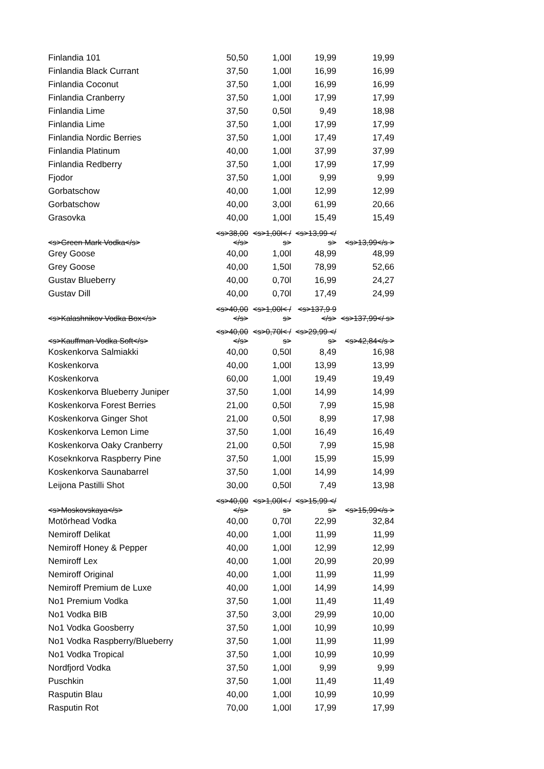| Finlandia 101 | 50,50 | 1,00l | 19,99 | 19,99 |
| Finlandia Black Currant | 37,50 | 1,00l | 16,99 | 16,99 |
| Finlandia Coconut | 37,50 | 1,00l | 16,99 | 16,99 |
| Finlandia Cranberry | 37,50 | 1,00l | 17,99 | 17,99 |
| Finlandia Lime | 37,50 | 0,50l | 9,49 | 18,98 |
| Finlandia Lime | 37,50 | 1,00l | 17,99 | 17,99 |
| Finlandia Nordic Berries | 37,50 | 1,00l | 17,49 | 17,49 |
| Finlandia Platinum | 40,00 | 1,00l | 37,99 | 37,99 |
| Finlandia Redberry | 37,50 | 1,00l | 17,99 | 17,99 |
| Fjodor | 37,50 | 1,00l | 9,99 | 9,99 |
| Gorbatschow | 40,00 | 1,00l | 12,99 | 12,99 |
| Gorbatschow | 40,00 | 3,00l | 61,99 | 20,66 |
| Grasovka | 40,00 | 1,00l | 15,49 | 15,49 |
| <s>Green Mark Vodka</s> | <s>38,00 </s> | <s>1,00l< /s> | <s>13,99 </s> | <s>13,99</s > |
| Grey Goose | 40,00 | 1,00l | 48,99 | 48,99 |
| Grey Goose | 40,00 | 1,50l | 78,99 | 52,66 |
| Gustav Blueberry | 40,00 | 0,70l | 16,99 | 24,27 |
| Gustav Dill | 40,00 | 0,70l | 17,49 | 24,99 |
| <s>Kalashnikov Vodka Box</s> | <s>40,00 </s> | <s>1,00l< /s> | <s>137,9 9</s> | <s>137,99</ s> |
| <s>Kauffman Vodka Soft</s> | <s>40,00 </s> | <s>0,70l< /s> | <s>29,99 </s> | <s>42,84</s > |
| Koskenkorva Salmiakki | 40,00 | 0,50l | 8,49 | 16,98 |
| Koskenkorva | 40,00 | 1,00l | 13,99 | 13,99 |
| Koskenkorva | 60,00 | 1,00l | 19,49 | 19,49 |
| Koskenkorva Blueberry Juniper | 37,50 | 1,00l | 14,99 | 14,99 |
| Koskenkorva Forest Berries | 21,00 | 0,50l | 7,99 | 15,98 |
| Koskenkorva Ginger Shot | 21,00 | 0,50l | 8,99 | 17,98 |
| Koskenkorva Lemon Lime | 37,50 | 1,00l | 16,49 | 16,49 |
| Koskenkorva Oaky Cranberry | 21,00 | 0,50l | 7,99 | 15,98 |
| Koseknkorva Raspberry Pine | 37,50 | 1,00l | 15,99 | 15,99 |
| Koskenkorva Saunabarrel | 37,50 | 1,00l | 14,99 | 14,99 |
| Leijona Pastilli Shot | 30,00 | 0,50l | 7,49 | 13,98 |
| <s>Moskovskaya</s> | <s>40,00 </s> | <s>1,00l< /s> | <s>15,99 </s> | <s>15,99</s > |
| Motörhead Vodka | 40,00 | 0,70l | 22,99 | 32,84 |
| Nemiroff Delikat | 40,00 | 1,00l | 11,99 | 11,99 |
| Nemiroff Honey & Pepper | 40,00 | 1,00l | 12,99 | 12,99 |
| Nemiroff Lex | 40,00 | 1,00l | 20,99 | 20,99 |
| Nemiroff Original | 40,00 | 1,00l | 11,99 | 11,99 |
| Nemiroff Premium de Luxe | 40,00 | 1,00l | 14,99 | 14,99 |
| No1 Premium Vodka | 37,50 | 1,00l | 11,49 | 11,49 |
| No1 Vodka BIB | 37,50 | 3,00l | 29,99 | 10,00 |
| No1 Vodka Goosberry | 37,50 | 1,00l | 10,99 | 10,99 |
| No1 Vodka Raspberry/Blueberry | 37,50 | 1,00l | 11,99 | 11,99 |
| No1 Vodka Tropical | 37,50 | 1,00l | 10,99 | 10,99 |
| Nordfjord Vodka | 37,50 | 1,00l | 9,99 | 9,99 |
| Puschkin | 37,50 | 1,00l | 11,49 | 11,49 |
| Rasputin Blau | 40,00 | 1,00l | 10,99 | 10,99 |
| Rasputin Rot | 70,00 | 1,00l | 17,99 | 17,99 |